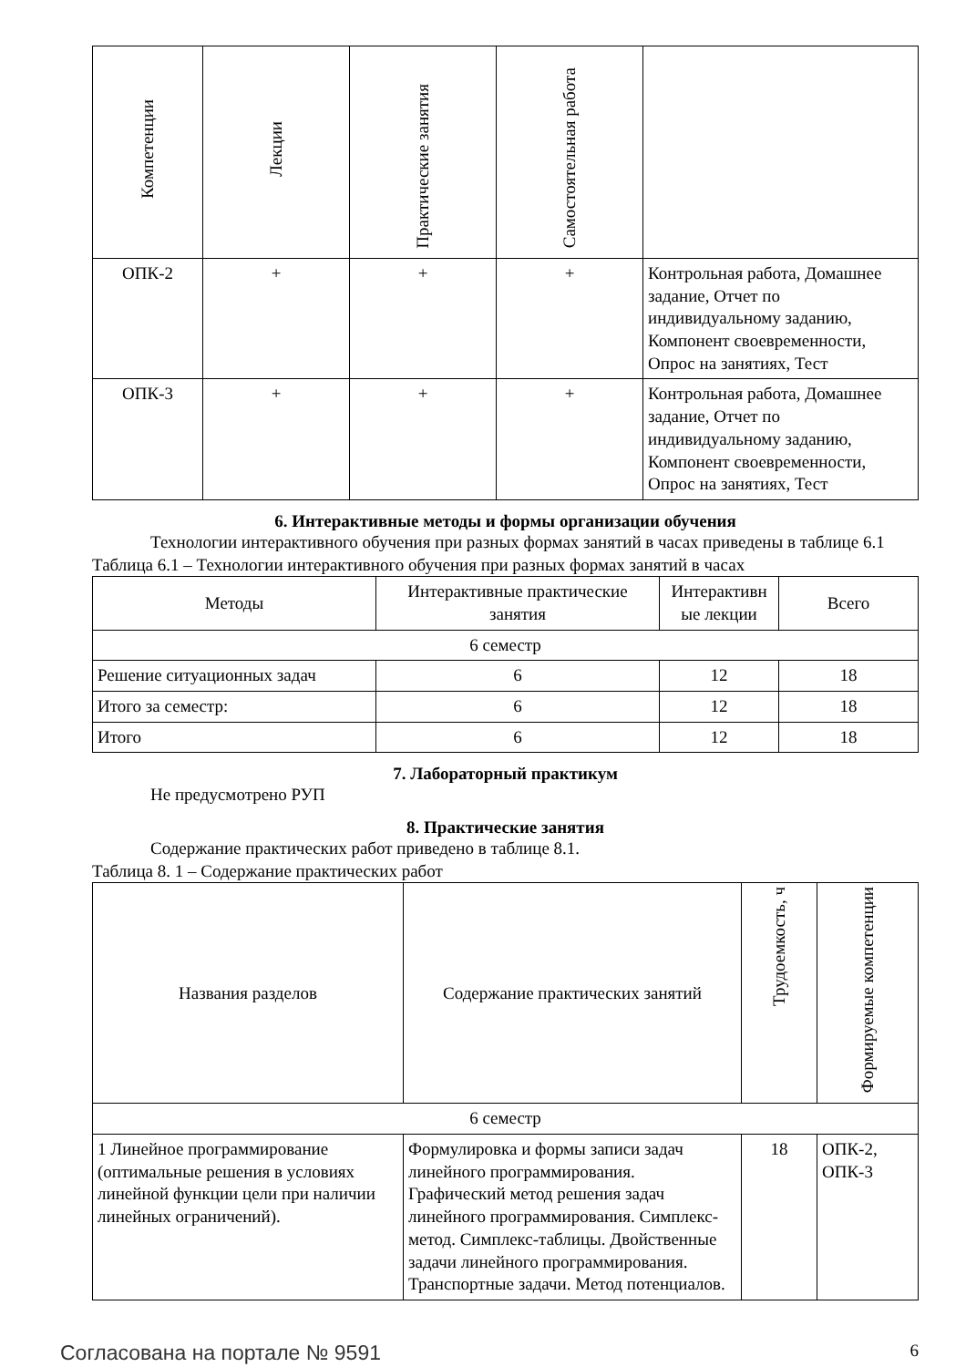| Компетенции | Лекции | Практические занятия | Самостоятельная работа | |
| --- | --- | --- | --- | --- |
| ОПК-2 | + | + | + | Контрольная работа, Домашнее задание, Отчет по индивидуальному заданию, Компонент своевременности, Опрос на занятиях, Тест |
| ОПК-3 | + | + | + | Контрольная работа, Домашнее задание, Отчет по индивидуальному заданию, Компонент своевременности, Опрос на занятиях, Тест |
6. Интерактивные методы и формы организации обучения
Технологии интерактивного обучения при разных формах занятий в часах приведены в таблице 6.1
Таблица 6.1 – Технологии интерактивного обучения при разных формах занятий в часах
| Методы | Интерактивные практические занятия | Интерактивн ые лекции | Всего |
| --- | --- | --- | --- |
| 6 семестр | | | |
| Решение ситуационных задач | 6 | 12 | 18 |
| Итого за семестр: | 6 | 12 | 18 |
| Итого | 6 | 12 | 18 |
7. Лабораторный практикум
Не предусмотрено РУП
8. Практические занятия
Содержание практических работ приведено в таблице 8.1.
Таблица 8. 1 – Содержание практических работ
| Названия разделов | Содержание практических занятий | Трудоемкость, ч | Формируемые компетенции |
| --- | --- | --- | --- |
| 6 семестр | | | |
| 1 Линейное программирование (оптимальные решения в условиях линейной функции цели при наличии линейных ограничений). | Формулировка и формы записи задач линейного программирования. Графический метод решения задач линейного программирования. Симплекс-метод. Симплекс-таблицы. Двойственные задачи линейного программирования. Транспортные задачи. Метод потенциалов. | 18 | ОПК-2, ОПК-3 |
Согласована на портале № 9591 6